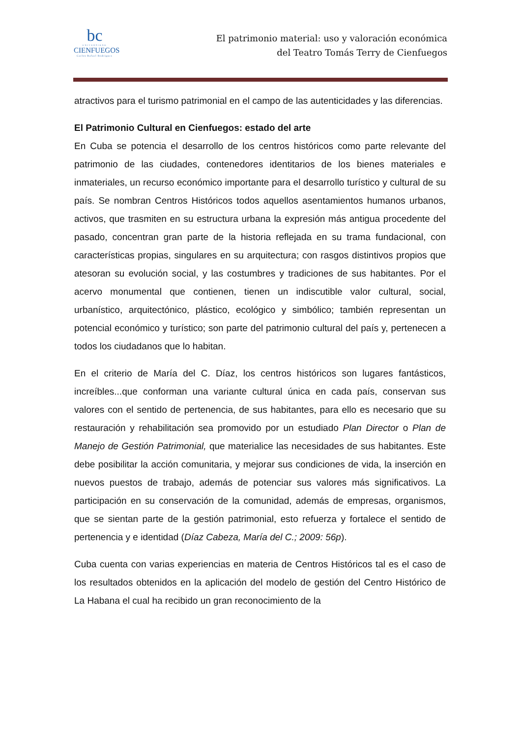bc
UNIVERSIDAD
CIENFUEGOS
Carlos Rafael Rodríguez
El patrimonio material: uso y valoración económica
del Teatro Tomás Terry de Cienfuegos
atractivos para el turismo patrimonial en el campo de las autenticidades y las diferencias.
El Patrimonio Cultural en Cienfuegos: estado del arte
En Cuba se potencia el desarrollo de los centros históricos como parte relevante del patrimonio de las ciudades, contenedores identitarios de los bienes materiales e inmateriales, un recurso económico importante para el desarrollo turístico y cultural de su país. Se nombran Centros Históricos todos aquellos asentamientos humanos urbanos, activos, que trasmiten en su estructura urbana la expresión más antigua procedente del pasado, concentran gran parte de la historia reflejada en su trama fundacional, con características propias, singulares en su arquitectura; con rasgos distintivos propios que atesoran su evolución social, y las costumbres y tradiciones de sus habitantes. Por el acervo monumental que contienen, tienen un indiscutible valor cultural, social, urbanístico, arquitectónico, plástico, ecológico y simbólico; también representan un potencial económico y turístico; son parte del patrimonio cultural del país y, pertenecen a todos los ciudadanos que lo habitan.
En el criterio de María del C. Díaz, los centros históricos son lugares fantásticos, increíbles...que conforman una variante cultural única en cada país, conservan sus valores con el sentido de pertenencia, de sus habitantes, para ello es necesario que su restauración y rehabilitación sea promovido por un estudiado Plan Director o Plan de Manejo de Gestión Patrimonial, que materialice las necesidades de sus habitantes. Este debe posibilitar la acción comunitaria, y mejorar sus condiciones de vida, la inserción en nuevos puestos de trabajo, además de potenciar sus valores más significativos. La participación en su conservación de la comunidad, además de empresas, organismos, que se sientan parte de la gestión patrimonial, esto refuerza y fortalece el sentido de pertenencia y e identidad (Díaz Cabeza, María del C.; 2009: 56p).
Cuba cuenta con varias experiencias en materia de Centros Históricos tal es el caso de los resultados obtenidos en la aplicación del modelo de gestión del Centro Histórico de La Habana el cual ha recibido un gran reconocimiento de la